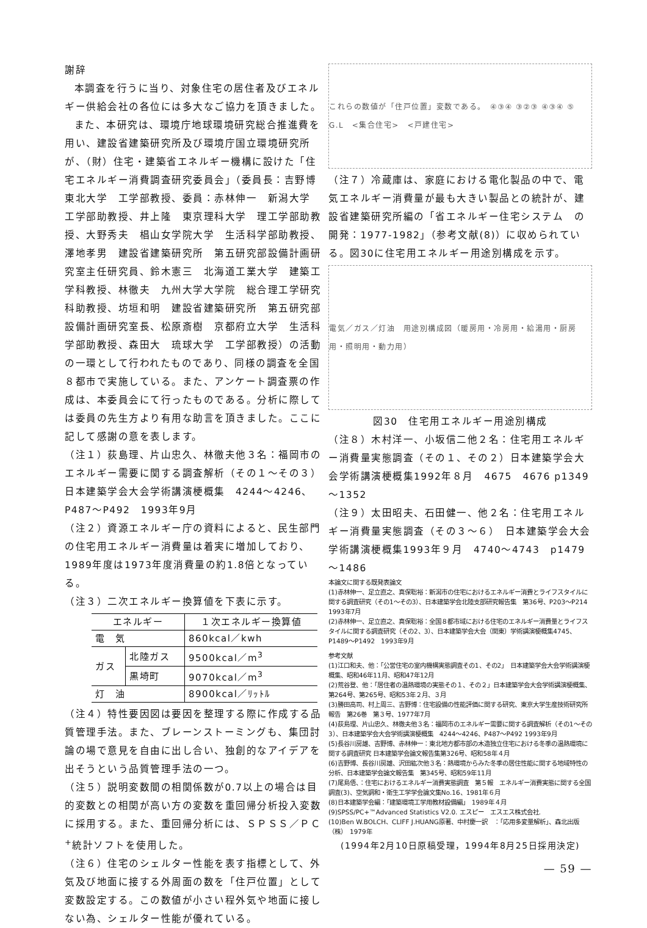謝辞
本調査を行うに当り、対象住宅の居住者及びエネルギー供給会社の各位には多大なご協力を頂きました。
また、本研究は、環境庁地球環境研究総合推進費を用い、建設省建築研究所及び環境庁国立環境研究所が、（財）住宅・建築省エネルギー機構に設けた「住宅エネルギー消費調査研究委員会」（委員長：吉野博　東北大学　工学部教授、委員：赤林伸一　新潟大学　工学部助教授、井上隆　東京理科大学　理工学部助教授、大野秀夫　椙山女学院大学　生活科学部助教授、澤地孝男　建設省建築研究所　第五研究部設備計画研究室主任研究員、鈴木憲三　北海道工業大学　建築工学科教授、林徹夫　九州大学大学院　総合理工学研究科助教授、坊垣和明　建設省建築研究所　第五研究部設備計画研究室長、松原斎樹　京都府立大学　生活科学部助教授、森田大　琉球大学　工学部教授）の活動の一環として行われたものであり、同様の調査を全国８都市で実施している。また、アンケート調査票の作成は、本委員会にて行ったものである。分析に際しては委員の先生方より有用な助言を頂きました。ここに記して感謝の意を表します。
（注１）荻島理、片山忠久、林徹夫他３名：福岡市のエネルギー需要に関する調査解析（その１～その３）日本建築学会大会学術講演梗概集　4244～4246、P487～P492　1993年9月
（注２）資源エネルギー庁の資料によると、民生部門の住宅用エネルギー消費量は着実に増加しており、1989年度は1973年度消費量の約1.8倍となっている。
（注３）二次エネルギー換算値を下表に示す。
| エネルギー | | １次エネルギー換算値 |
| --- | --- | --- |
| 電 気 | | 860kcal／kwh |
| ガス | 北陸ガス | 9500kcal／m<sup>3</sup> |
| | 黒埼町 | 9070kcal／m<sup>3</sup> |
| 灯 油 | | 8900kcal／ﾘｯﾄﾙ |
（注４）特性要因図は要因を整理する際に作成する品質管理手法。また、ブレーンストーミングも、集団討論の場で意見を自由に出し合い、独創的なアイデアを出そうという品質管理手法の一つ。
（注５）説明変数間の相関係数が0.7以上の場合は目的変数との相関が高い方の変数を重回帰分析投入変数に採用する。また、重回帰分析には、ＳＰＳＳ／ＰＣ<sup>+</sup>統計ソフトを使用した。
（注６）住宅のシェルター性能を表す指標として、外気及び地面に接する外周面の数を「住戸位置」として変数設定する。この数値が小さい程外気や地面に接しない為、シェルター性能が優れている。
これらの数値が「住戸位置」変数である。　④③④ ③②③ ④③④ ⑤　G.L　<集合住宅>　<戸建住宅>
（注７）冷蔵庫は、家庭における電化製品の中で、電気エネルギー消費量が最も大きい製品との統計が、建設省建築研究所編の「省エネルギー住宅システム　の開発：1977-1982」（参考文献(8)）に収められている。図30に住宅用エネルギー用途別構成を示す。
電気／ガス／灯油　用途別構成図（暖房用・冷房用・給湯用・厨房用・照明用・動力用）
図30　住宅用エネルギー用途別構成
（注８）木村洋一、小坂信二他２名：住宅用エネルギー消費量実態調査（その１、その２）日本建築学会大会学術講演梗概集1992年８月　4675　4676 p1349～1352
（注９）太田昭夫、石田健一、他２名：住宅用エネルギー消費量実態調査（その３～６）　日本建築学会大会学術講演梗概集1993年９月　4740～4743　p1479～1486
本論文に関する既発表論文
(1)赤林伸一、足立直之、真保聡裕：新潟市の住宅におけるエネルギー消費とライフスタイルに関する調査研究（その1～その3）、日本建築学会北陸支部研究報告集　第36号、P203～P214　1993年7月
(2)赤林伸一、足立直之、真保聡裕：全国８都市域における住宅のエネルギー消費量とライフスタイルに関する調査研究（その2、3）、日本建築学会大会（関東）学術講演梗概集4745、P1489～P1492　1993年9月
参考文献
(1)江口和夫、他：「公営住宅の室内機構実態調査その1、その2」　日本建築学会大会学術講演梗概集、昭和46年11月、昭和47年12月
(2)荒谷登、他：「居住者の温熱環境の実態その１、その２」日本建築学会大会学術講演梗概集、第264号、第265号、昭和53年２月、３月
(3)勝田高司、村上周三、吉野博：住宅設備の性能評価に関する研究、東京大学生産技術研究所報告　第26巻　第３号、1977年7月
(4)荻島理、片山忠久、林徹夫他３名：福岡市のエネルギー需要に関する調査解析（その1～その3）、日本建築学会大会学術講演梗概集　4244～4246、P487～P492 1993年9月
(5)長谷川房雄、吉野博、赤林伸一：東北地方都市部の木造独立住宅における冬季の温熱環境に関する調査研究 日本建築学会論文報告集第326号、昭和58年４月
(6)吉野博、長谷川房雄、沢田紘次他３名：熱環境からみた冬季の居住性能に関する地域特性の分析、日本建築学会論文報告集　第345号、昭和59年11月
(7)尾島俉、：住宅におけるエネルギー消費実態調査　第５報　エネルギー消費実態に関する全国調査(3)、空気調和・衛生工学学会論文集No.16、1981年６月
(8)日本建築学会編：「建築環境工学用教材設備編」　1989年４月
(9)SPSS/PC+™Advanced Statistics V2.0. エスピー　エスエス株式会社.
(10)Ben W.BOLCH、CLIFF J.HUANG原著、中村慶一訳　：「応用多変量解析」、森北出版（株）　1979年
(1994年2月10日原稿受理，1994年8月25日採用決定)
— 59 —